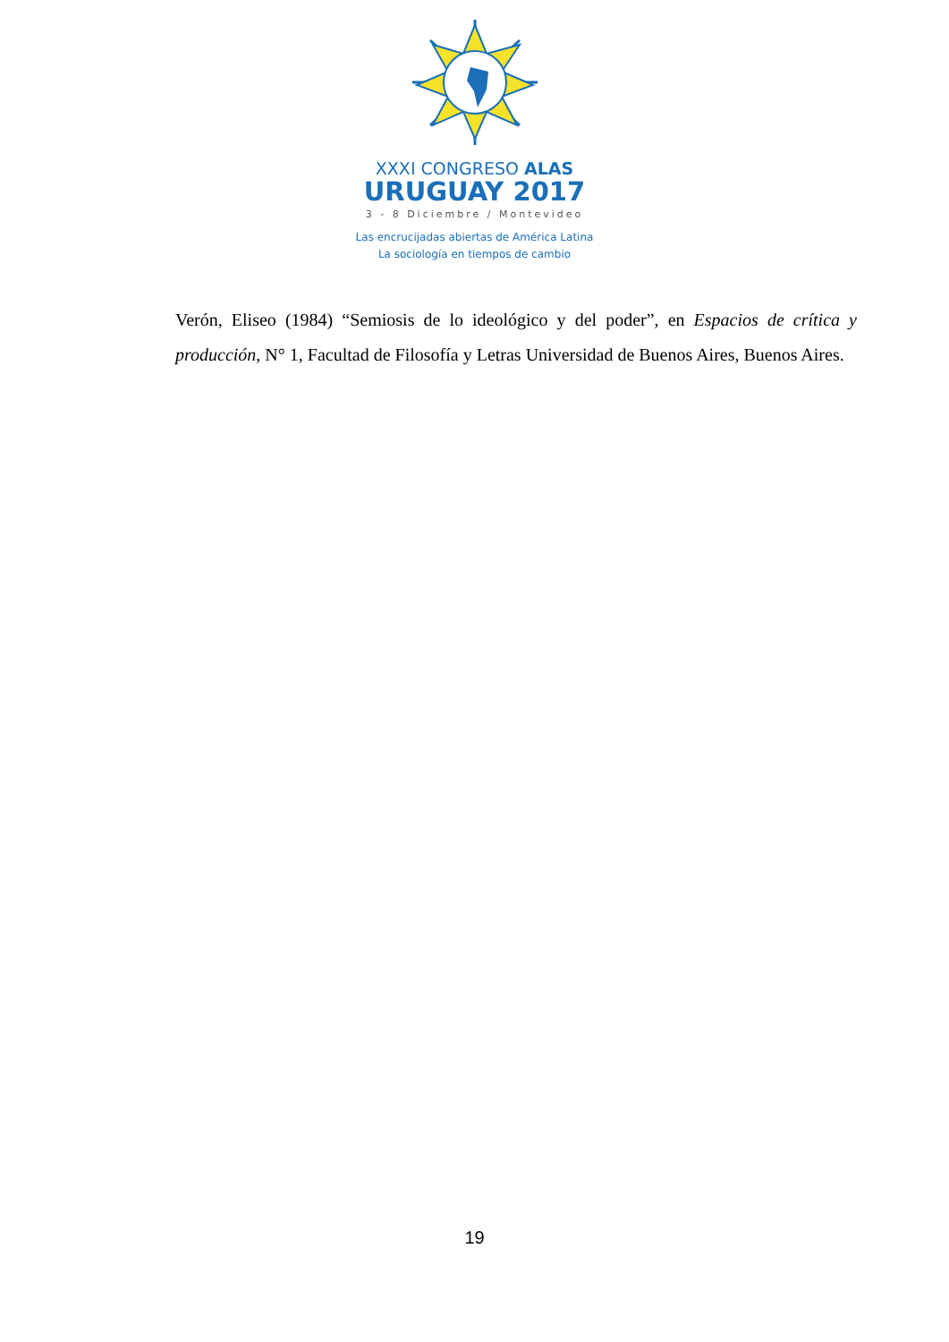XXXI CONGRESO ALAS
URUGUAY 2017
3 - 8 Diciembre / Montevideo
Las encrucijadas abiertas de América Latina
La sociología en tiempos de cambio
Verón, Eliseo (1984) “Semiosis de lo ideológico y del poder”, en Espacios de crítica y producción, N° 1, Facultad de Filosofía y Letras Universidad de Buenos Aires, Buenos Aires.
19